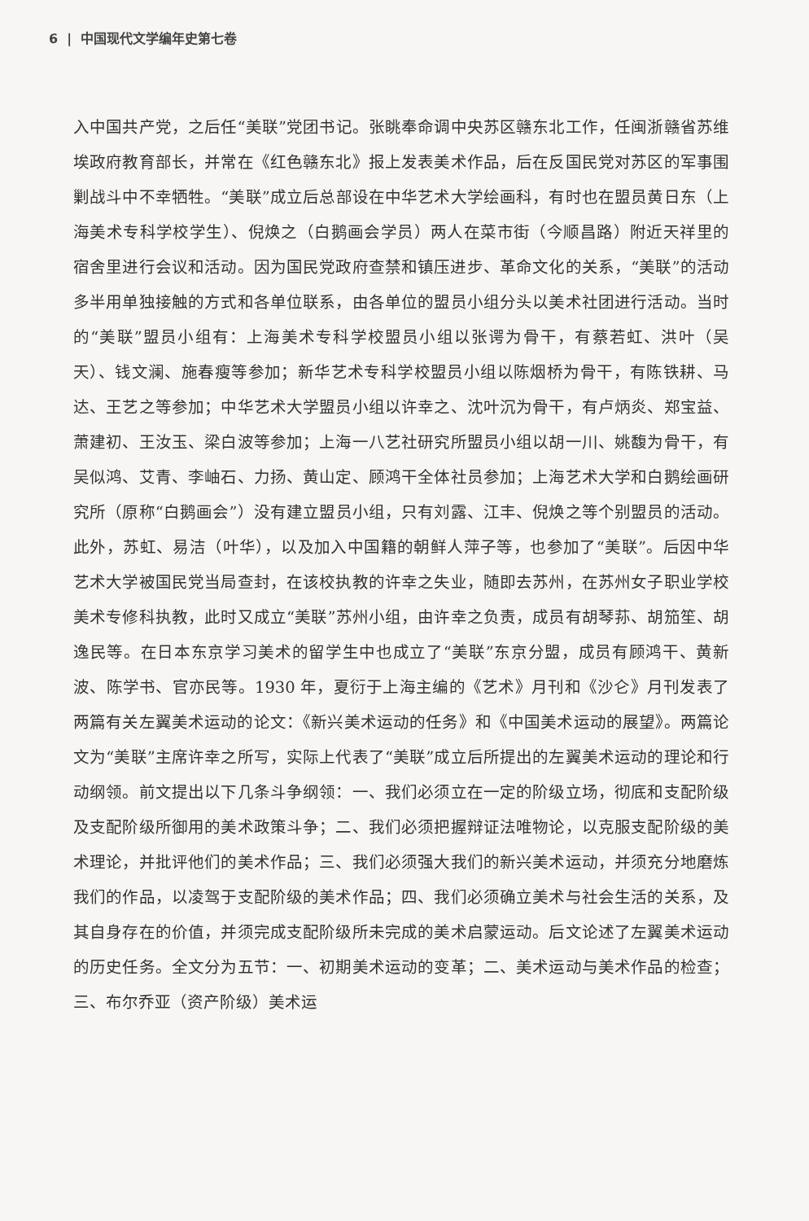6 | 中国现代文学编年史第七卷
入中国共产党，之后任“美联”党团书记。张眺奉命调中央苏区赣东北工作，任闽浙赣省苏维埃政府教育部长，并常在《红色赣东北》报上发表美术作品，后在反国民党对苏区的军事围剿战斗中不幸牺牲。“美联”成立后总部设在中华艺术大学绘画科，有时也在盟员黄日东（上海美术专科学校学生）、倪焕之（白鹅画会学员）两人在菜市街（今顺昌路）附近天祥里的宿舍里进行会议和活动。因为国民党政府查禁和镇压进步、革命文化的关系，“美联”的活动多半用单独接触的方式和各单位联系，由各单位的盟员小组分头以美术社团进行活动。当时的“美联”盟员小组有：上海美术专科学校盟员小组以张谔为骨干，有蔡若虹、洪叶（吴天）、钱文澜、施春瘦等参加；新华艺术专科学校盟员小组以陈烟桥为骨干，有陈铁耕、马达、王艺之等参加；中华艺术大学盟员小组以许幸之、沈叶沉为骨干，有卢炳炎、郑宝益、萧建初、王汝玉、梁白波等参加；上海一八艺社研究所盟员小组以胡一川、姚馥为骨干，有吴似鸿、艾青、李岫石、力扬、黄山定、顾鸿干全体社员参加；上海艺术大学和白鹅绘画研究所（原称“白鹅画会”）没有建立盟员小组，只有刘露、江丰、倪焕之等个别盟员的活动。此外，苏虹、易洁（叶华），以及加入中国籍的朝鲜人萍子等，也参加了“美联”。后因中华艺术大学被国民党当局查封，在该校执教的许幸之失业，随即去苏州，在苏州女子职业学校美术专修科执教，此时又成立“美联”苏州小组，由许幸之负责，成员有胡琴荪、胡笳笙、胡逸民等。在日本东京学习美术的留学生中也成立了“美联”东京分盟，成员有顾鸿干、黄新波、陈学书、官亦民等。1930 年，夏衍于上海主编的《艺术》月刊和《沙仑》月刊发表了两篇有关左翼美术运动的论文：《新兴美术运动的任务》和《中国美术运动的展望》。两篇论文为“美联”主席许幸之所写，实际上代表了“美联”成立后所提出的左翼美术运动的理论和行动纲领。前文提出以下几条斗争纲领：一、我们必须立在一定的阶级立场，彻底和支配阶级及支配阶级所御用的美术政策斗争；二、我们必须把握辩证法唯物论，以克服支配阶级的美术理论，并批评他们的美术作品；三、我们必须强大我们的新兴美术运动，并须充分地磨炼我们的作品，以凌驾于支配阶级的美术作品；四、我们必须确立美术与社会生活的关系，及其自身存在的价值，并须完成支配阶级所未完成的美术启蒙运动。后文论述了左翼美术运动的历史任务。全文分为五节：一、初期美术运动的变革；二、美术运动与美术作品的检查；三、布尔乔亚（资产阶级）美术运